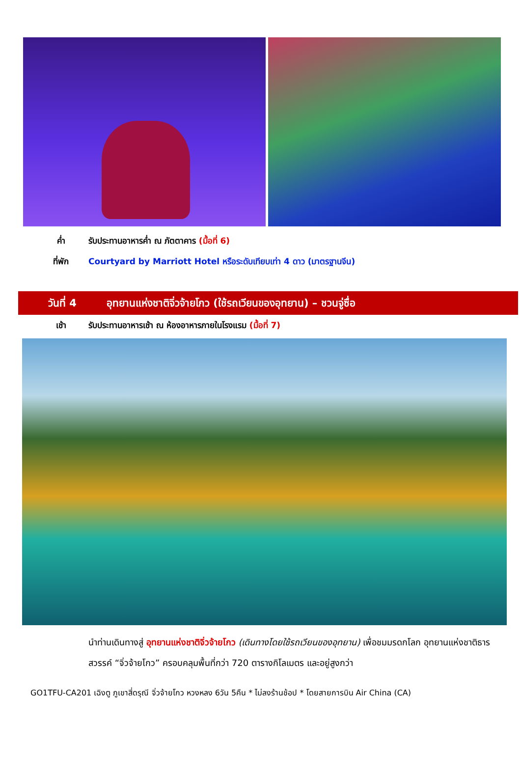ค่ำ รับประทานอาหารค่ำ ณ ภัตตาคาร (มื้อที่ 6)
ที่พัก Courtyard by Marriott Hotel หรือระดับเทียบเท่า 4 ดาว (มาตรฐานจีน)
วันที่ 4 อุทยานแห่งชาติจิ่วจ้ายโกว (ใช้รถเวียนของอุทยาน) – ชวนจู่ซื่อ
เช้า รับประทานอาหารเช้า ณ ห้องอาหารภายในโรงแรม (มื้อที่ 7)
นำท่านเดินทางสู่ อุทยานแห่งชาติจิ่วจ้ายโกว (เดินทางโดยใช้รถเวียนของอุทยาน) เพื่อชมมรดกโลก อุทยานแห่งชาติธารสวรรค์ “จิ่วจ้ายโกว” ครอบคลุมพื้นที่กว่า 720 ตารางกิโลเมตร และอยู่สูงกว่า
GO1TFU-CA201 เฉิงตู ภูเขาสี่ดรุณี จิ่วจ้ายโกว หวงหลง 6วัน 5คืน * ไม่ลงร้านช้อป * โดยสายการบิน Air China (CA)